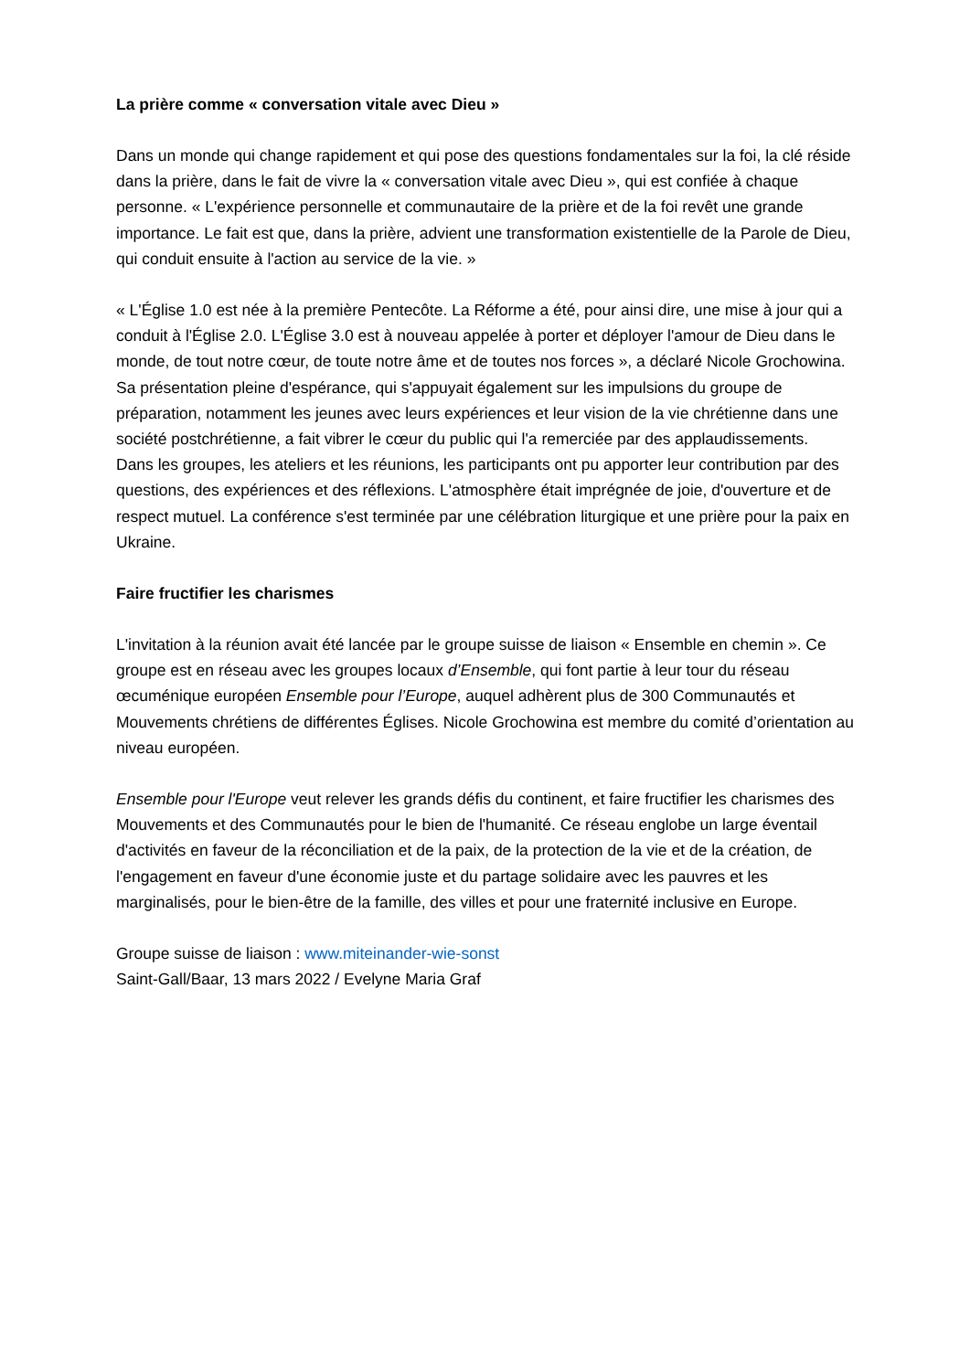La prière comme « conversation vitale avec Dieu »
Dans un monde qui change rapidement et qui pose des questions fondamentales sur la foi, la clé réside dans la prière, dans le fait de vivre la « conversation vitale avec Dieu », qui est confiée à chaque personne. « L'expérience personnelle et communautaire de la prière et de la foi revêt une grande importance. Le fait est que, dans la prière, advient une transformation existentielle de la Parole de Dieu, qui conduit ensuite à l'action au service de la vie. »
« L'Église 1.0 est née à la première Pentecôte. La Réforme a été, pour ainsi dire, une mise à jour qui a conduit à l'Église 2.0. L'Église 3.0 est à nouveau appelée à porter et déployer l'amour de Dieu dans le monde, de tout notre cœur, de toute notre âme et de toutes nos forces », a déclaré Nicole Grochowina. Sa présentation pleine d'espérance, qui s'appuyait également sur les impulsions du groupe de préparation, notamment les jeunes avec leurs expériences et leur vision de la vie chrétienne dans une société postchrétienne, a fait vibrer le cœur du public qui l'a remerciée par des applaudissements.
Dans les groupes, les ateliers et les réunions, les participants ont pu apporter leur contribution par des questions, des expériences et des réflexions. L'atmosphère était imprégnée de joie, d'ouverture et de respect mutuel. La conférence s'est terminée par une célébration liturgique et une prière pour la paix en Ukraine.
Faire fructifier les charismes
L'invitation à la réunion avait été lancée par le groupe suisse de liaison « Ensemble en chemin ». Ce groupe est en réseau avec les groupes locaux d’Ensemble, qui font partie à leur tour du réseau œcuménique européen Ensemble pour l’Europe, auquel adhèrent plus de 300 Communautés et Mouvements chrétiens de différentes Églises. Nicole Grochowina est membre du comité d’orientation au niveau européen.
Ensemble pour l'Europe veut relever les grands défis du continent, et faire fructifier les charismes des Mouvements et des Communautés pour le bien de l'humanité. Ce réseau englobe un large éventail d'activités en faveur de la réconciliation et de la paix, de la protection de la vie et de la création, de l'engagement en faveur d'une économie juste et du partage solidaire avec les pauvres et les marginalisés, pour le bien-être de la famille, des villes et pour une fraternité inclusive en Europe.
Groupe suisse de liaison : www.miteinander-wie-sonst
Saint-Gall/Baar, 13 mars 2022 / Evelyne Maria Graf